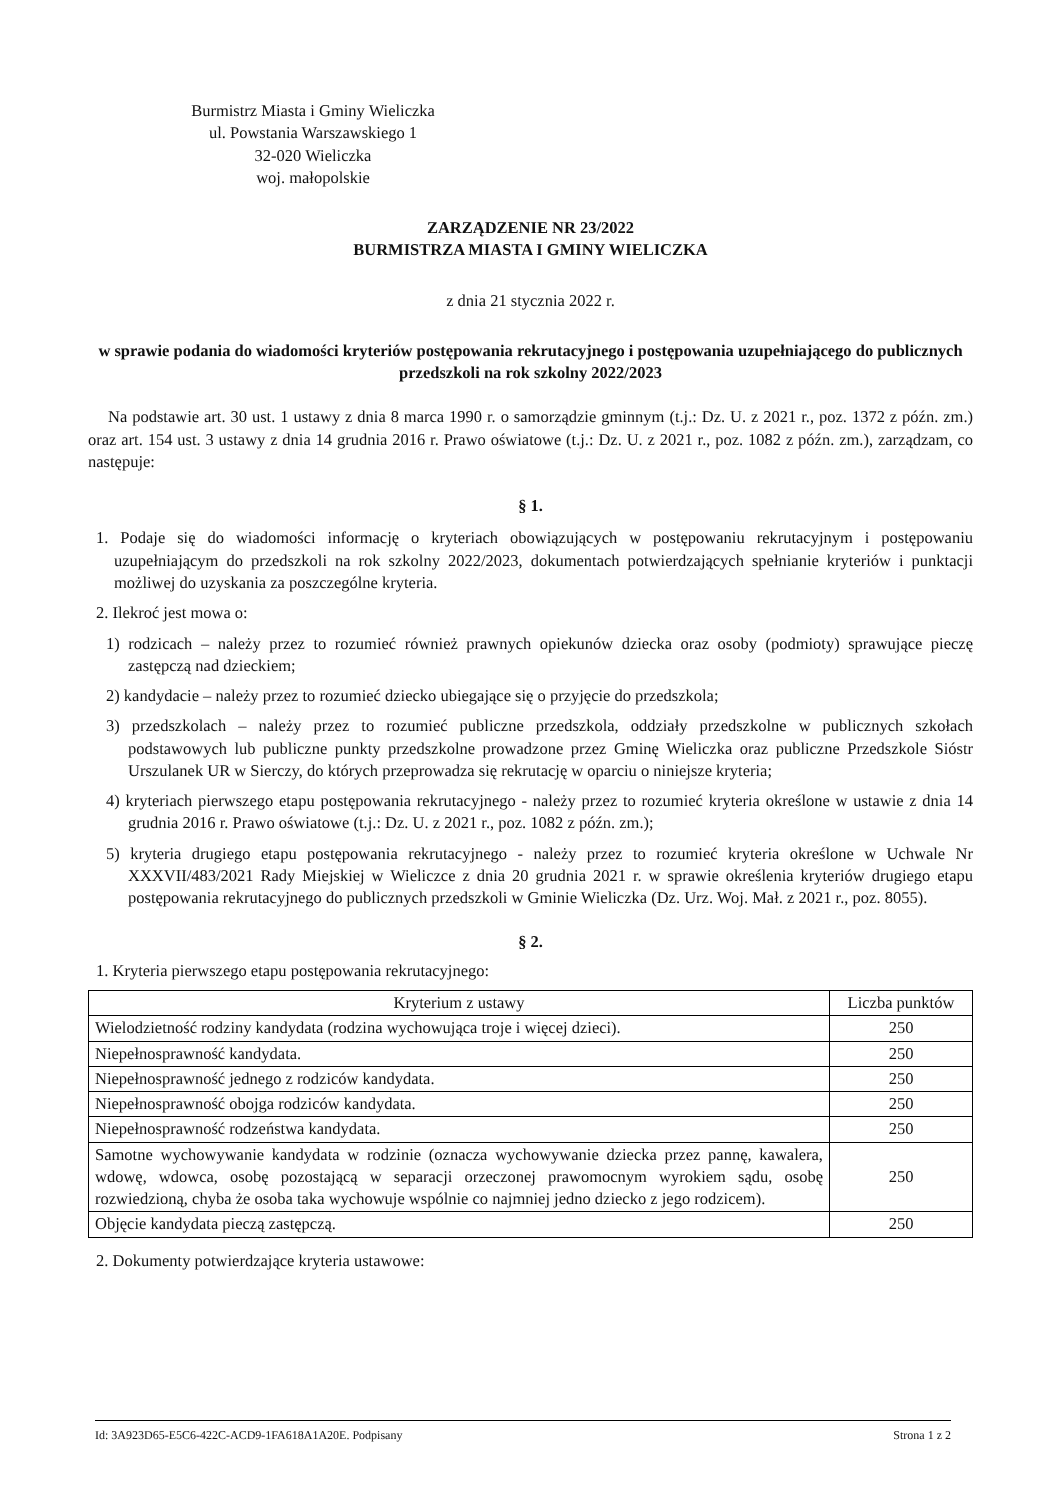Burmistrz Miasta i Gminy Wieliczka
ul. Powstania Warszawskiego 1
32-020 Wieliczka
woj. małopolskie
ZARZĄDZENIE NR 23/2022
BURMISTRZA MIASTA I GMINY WIELICZKA
z dnia 21 stycznia 2022 r.
w sprawie podania do wiadomości kryteriów postępowania rekrutacyjnego i postępowania uzupełniającego do publicznych przedszkoli na rok szkolny 2022/2023
Na podstawie art. 30 ust. 1 ustawy z dnia 8 marca 1990 r. o samorządzie gminnym (t.j.: Dz. U. z 2021 r., poz. 1372 z późn. zm.) oraz art. 154 ust. 3 ustawy z dnia 14 grudnia 2016 r. Prawo oświatowe (t.j.: Dz. U. z 2021 r., poz. 1082 z późn. zm.), zarządzam, co następuje:
§ 1.
1. Podaje się do wiadomości informację o kryteriach obowiązujących w postępowaniu rekrutacyjnym i postępowaniu uzupełniającym do przedszkoli na rok szkolny 2022/2023, dokumentach potwierdzających spełnianie kryteriów i punktacji możliwej do uzyskania za poszczególne kryteria.
2. Ilekroć jest mowa o:
1) rodzicach – należy przez to rozumieć również prawnych opiekunów dziecka oraz osoby (podmioty) sprawujące pieczę zastępczą nad dzieckiem;
2) kandydacie – należy przez to rozumieć dziecko ubiegające się o przyjęcie do przedszkola;
3) przedszkolach – należy przez to rozumieć publiczne przedszkola, oddziały przedszkolne w publicznych szkołach podstawowych lub publiczne punkty przedszkolne prowadzone przez Gminę Wieliczka oraz publiczne Przedszkole Sióstr Urszulanek UR w Sierczy, do których przeprowadza się rekrutację w oparciu o niniejsze kryteria;
4) kryteriach pierwszego etapu postępowania rekrutacyjnego - należy przez to rozumieć kryteria określone w ustawie z dnia 14 grudnia 2016 r. Prawo oświatowe (t.j.: Dz. U. z 2021 r., poz. 1082 z późn. zm.);
5) kryteria drugiego etapu postępowania rekrutacyjnego - należy przez to rozumieć kryteria określone w Uchwale Nr XXXVII/483/2021 Rady Miejskiej w Wieliczce z dnia 20 grudnia 2021 r. w sprawie określenia kryteriów drugiego etapu postępowania rekrutacyjnego do publicznych przedszkoli w Gminie Wieliczka (Dz. Urz. Woj. Mał. z 2021 r., poz. 8055).
§ 2.
1. Kryteria pierwszego etapu postępowania rekrutacyjnego:
| Kryterium z ustawy | Liczba punktów |
| --- | --- |
| Wielodzietność rodziny kandydata (rodzina wychowująca troje i więcej dzieci). | 250 |
| Niepełnosprawność kandydata. | 250 |
| Niepełnosprawność jednego z rodziców kandydata. | 250 |
| Niepełnosprawność obojga rodziców kandydata. | 250 |
| Niepełnosprawność rodzeństwa kandydata. | 250 |
| Samotne wychowywanie kandydata w rodzinie (oznacza wychowywanie dziecka przez pannę, kawalera, wdowę, wdowca, osobę pozostającą w separacji orzeczonej prawomocnym wyrokiem sądu, osobę rozwiedzioną, chyba że osoba taka wychowuje wspólnie co najmniej jedno dziecko z jego rodzicem). | 250 |
| Objęcie kandydata pieczą zastępczą. | 250 |
2. Dokumenty potwierdzające kryteria ustawowe:
Id: 3A923D65-E5C6-422C-ACD9-1FA618A1A20E. Podpisany Strona 1 z 2